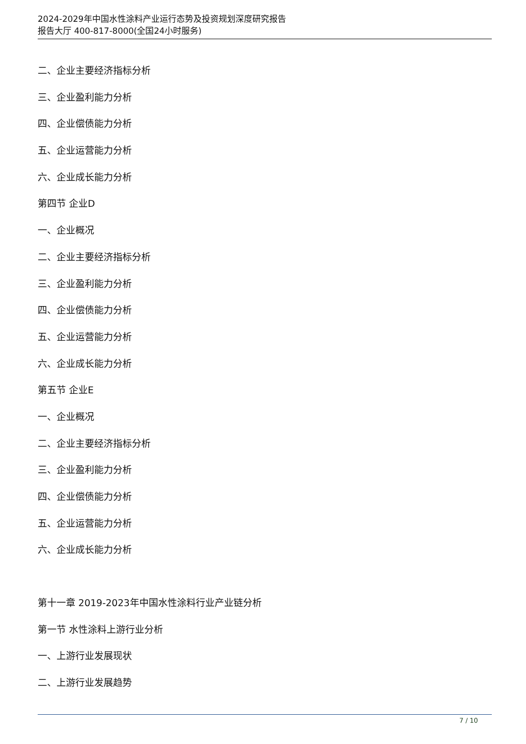2024-2029年中国水性涂料产业运行态势及投资规划深度研究报告
报告大厅 400-817-8000(全国24小时服务)
二、企业主要经济指标分析
三、企业盈利能力分析
四、企业偿债能力分析
五、企业运营能力分析
六、企业成长能力分析
第四节 企业D
一、企业概况
二、企业主要经济指标分析
三、企业盈利能力分析
四、企业偿债能力分析
五、企业运营能力分析
六、企业成长能力分析
第五节 企业E
一、企业概况
二、企业主要经济指标分析
三、企业盈利能力分析
四、企业偿债能力分析
五、企业运营能力分析
六、企业成长能力分析
第十一章 2019-2023年中国水性涂料行业产业链分析
第一节 水性涂料上游行业分析
一、上游行业发展现状
二、上游行业发展趋势
7 / 10